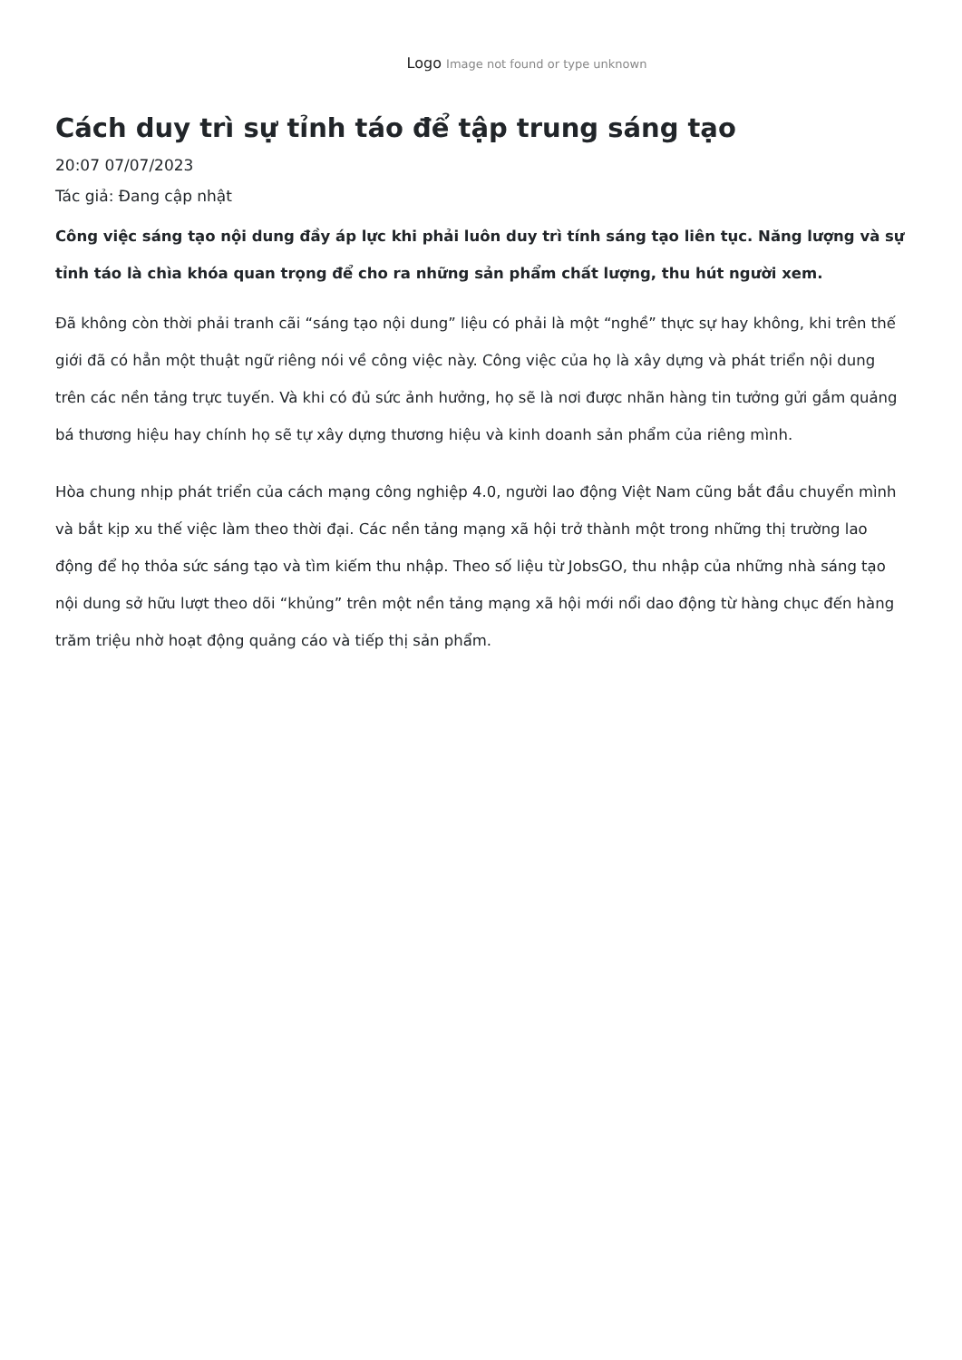Logo Image not found or type unknown
Cách duy trì sự tỉnh táo để tập trung sáng tạo
20:07 07/07/2023
Tác giả: Đang cập nhật
Công việc sáng tạo nội dung đầy áp lực khi phải luôn duy trì tính sáng tạo liên tục. Năng lượng và sự tỉnh táo là chìa khóa quan trọng để cho ra những sản phẩm chất lượng, thu hút người xem.
Đã không còn thời phải tranh cãi “sáng tạo nội dung” liệu có phải là một “nghề” thực sự hay không, khi trên thế giới đã có hẳn một thuật ngữ riêng nói về công việc này. Công việc của họ là xây dựng và phát triển nội dung trên các nền tảng trực tuyến. Và khi có đủ sức ảnh hưởng, họ sẽ là nơi được nhãn hàng tin tưởng gửi gắm quảng bá thương hiệu hay chính họ sẽ tự xây dựng thương hiệu và kinh doanh sản phẩm của riêng mình.
Hòa chung nhịp phát triển của cách mạng công nghiệp 4.0, người lao động Việt Nam cũng bắt đầu chuyển mình và bắt kịp xu thế việc làm theo thời đại. Các nền tảng mạng xã hội trở thành một trong những thị trường lao động để họ thỏa sức sáng tạo và tìm kiếm thu nhập. Theo số liệu từ JobsGO, thu nhập của những nhà sáng tạo nội dung sở hữu lượt theo dõi “khủng” trên một nền tảng mạng xã hội mới nổi dao động từ hàng chục đến hàng trăm triệu nhờ hoạt động quảng cáo và tiếp thị sản phẩm.